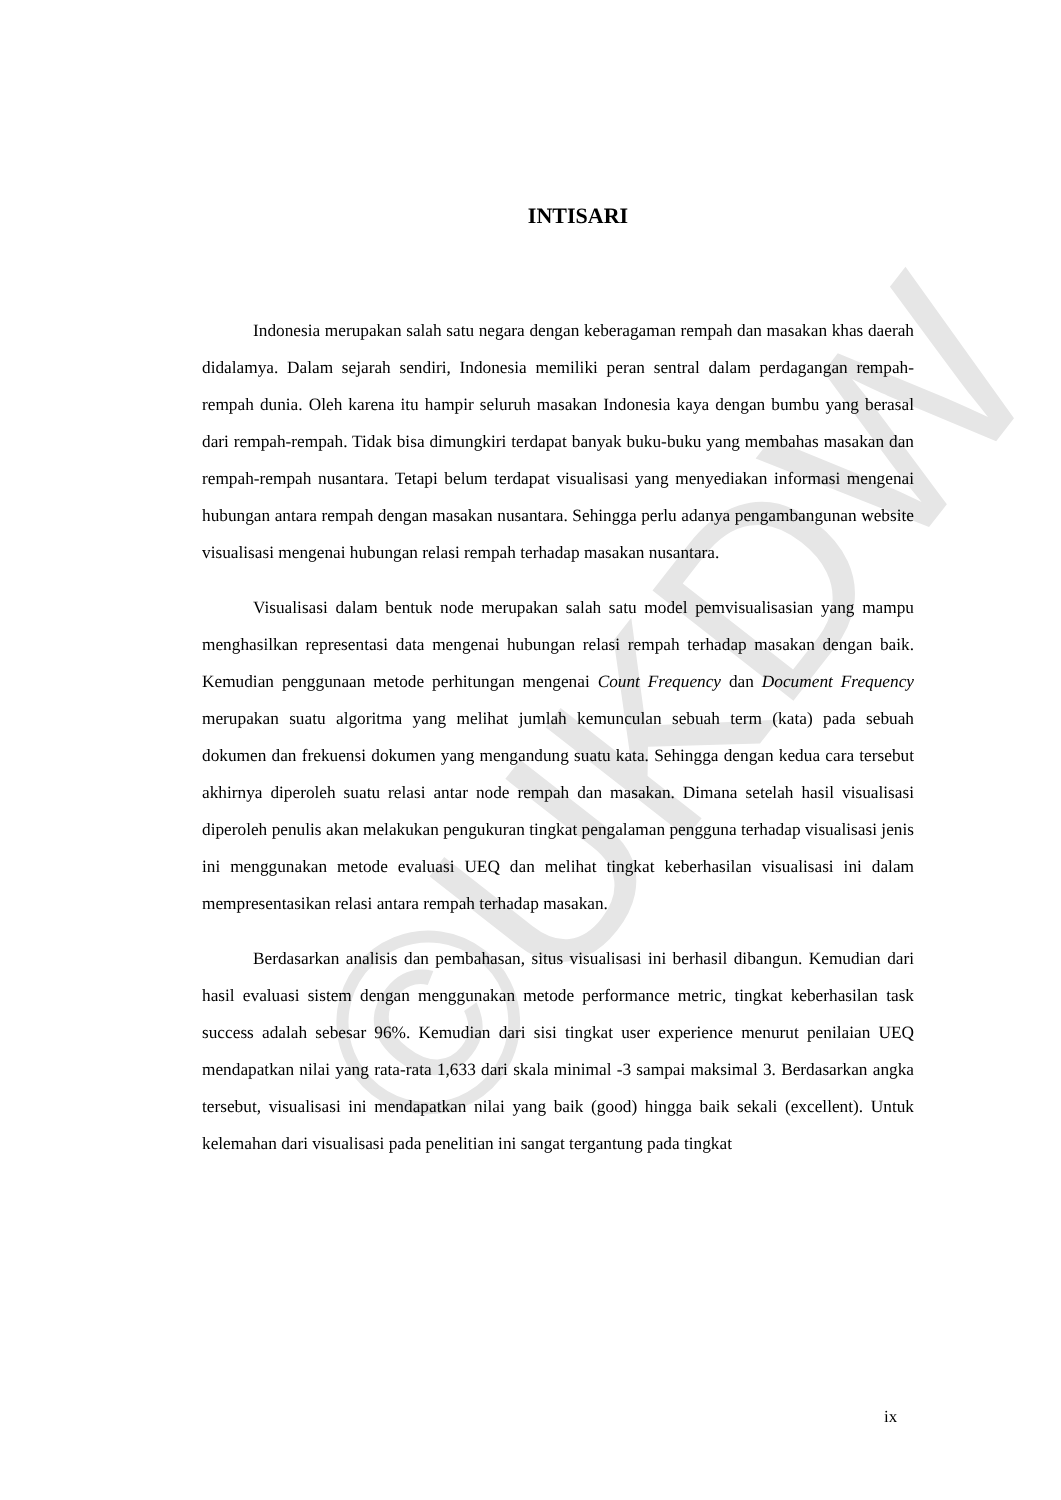©UKDW
INTISARI
Indonesia merupakan salah satu negara dengan keberagaman rempah dan masakan khas daerah didalamya. Dalam sejarah sendiri, Indonesia memiliki peran sentral dalam perdagangan rempah-rempah dunia. Oleh karena itu hampir seluruh masakan Indonesia kaya dengan bumbu yang berasal dari rempah-rempah. Tidak bisa dimungkiri terdapat banyak buku-buku yang membahas masakan dan rempah-rempah nusantara. Tetapi belum terdapat visualisasi yang menyediakan informasi mengenai hubungan antara rempah dengan masakan nusantara. Sehingga perlu adanya pengambangunan website visualisasi mengenai hubungan relasi rempah terhadap masakan nusantara.
Visualisasi dalam bentuk node merupakan salah satu model pemvisualisasian yang mampu menghasilkan representasi data mengenai hubungan relasi rempah terhadap masakan dengan baik. Kemudian penggunaan metode perhitungan mengenai Count Frequency dan Document Frequency merupakan suatu algoritma yang melihat jumlah kemunculan sebuah term (kata) pada sebuah dokumen dan frekuensi dokumen yang mengandung suatu kata. Sehingga dengan kedua cara tersebut akhirnya diperoleh suatu relasi antar node rempah dan masakan. Dimana setelah hasil visualisasi diperoleh penulis akan melakukan pengukuran tingkat pengalaman pengguna terhadap visualisasi jenis ini menggunakan metode evaluasi UEQ dan melihat tingkat keberhasilan visualisasi ini dalam mempresentasikan relasi antara rempah terhadap masakan.
Berdasarkan analisis dan pembahasan, situs visualisasi ini berhasil dibangun. Kemudian dari hasil evaluasi sistem dengan menggunakan metode performance metric, tingkat keberhasilan task success adalah sebesar 96%. Kemudian dari sisi tingkat user experience menurut penilaian UEQ mendapatkan nilai yang rata-rata 1,633 dari skala minimal -3 sampai maksimal 3. Berdasarkan angka tersebut, visualisasi ini mendapatkan nilai yang baik (good) hingga baik sekali (excellent). Untuk kelemahan dari visualisasi pada penelitian ini sangat tergantung pada tingkat
ix